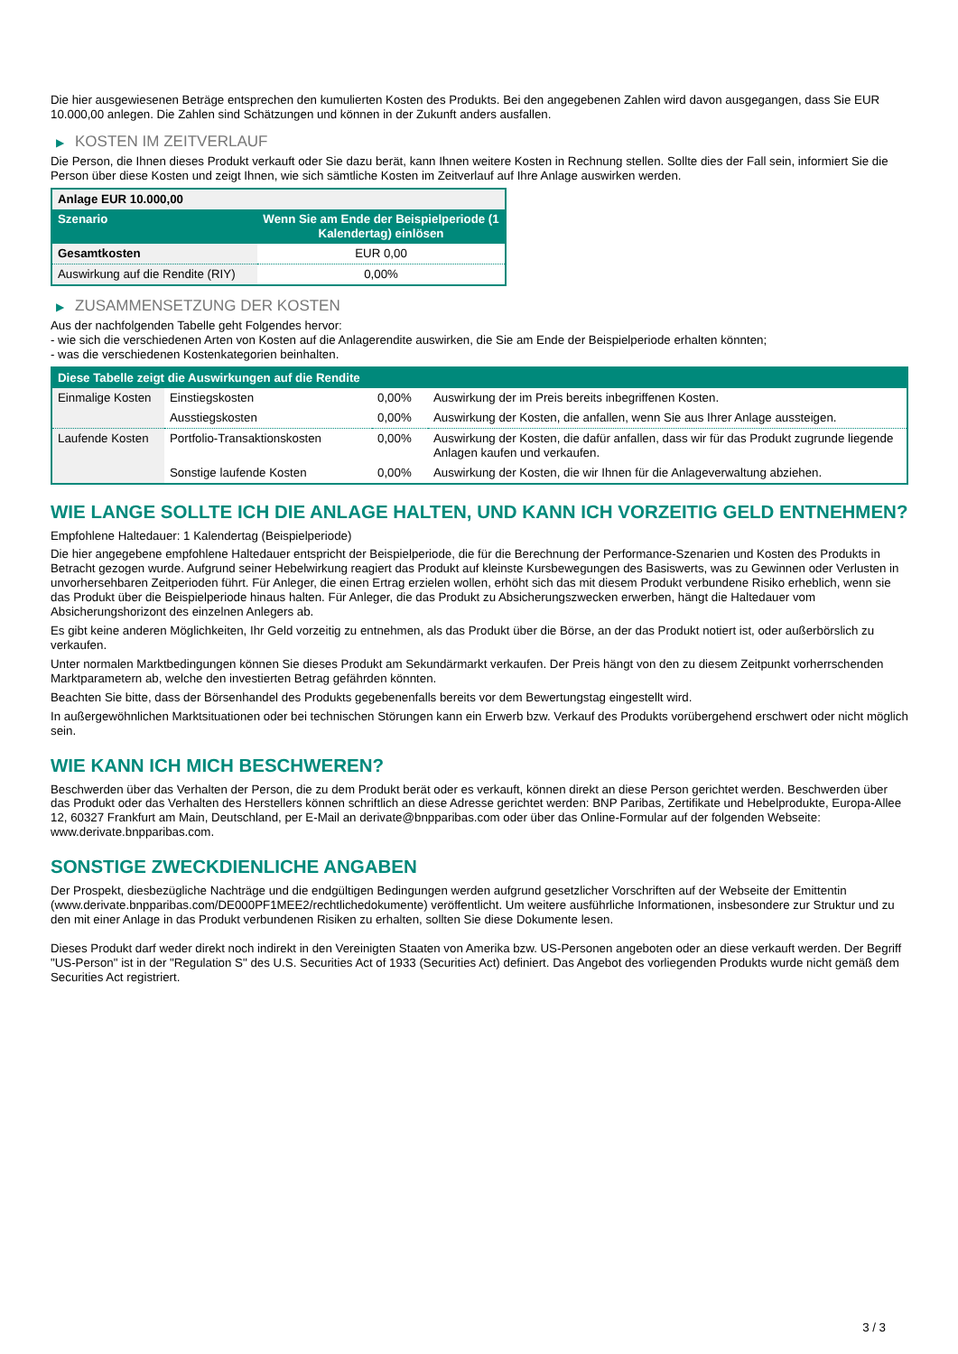Die hier ausgewiesenen Beträge entsprechen den kumulierten Kosten des Produkts. Bei den angegebenen Zahlen wird davon ausgegangen, dass Sie EUR 10.000,00 anlegen. Die Zahlen sind Schätzungen und können in der Zukunft anders ausfallen.
▶ KOSTEN IM ZEITVERLAUF
Die Person, die Ihnen dieses Produkt verkauft oder Sie dazu berät, kann Ihnen weitere Kosten in Rechnung stellen. Sollte dies der Fall sein, informiert Sie die Person über diese Kosten und zeigt Ihnen, wie sich sämtliche Kosten im Zeitverlauf auf Ihre Anlage auswirken werden.
| Anlage EUR 10.000,00 | |
| --- | --- |
| Szenario | Wenn Sie am Ende der Beispielperiode (1 Kalendertag) einlösen |
| Gesamtkosten | EUR 0,00 |
| Auswirkung auf die Rendite (RIY) | 0,00% |
▶ ZUSAMMENSETZUNG DER KOSTEN
Aus der nachfolgenden Tabelle geht Folgendes hervor:
- wie sich die verschiedenen Arten von Kosten auf die Anlagerendite auswirken, die Sie am Ende der Beispielperiode erhalten könnten;
- was die verschiedenen Kostenkategorien beinhalten.
| Diese Tabelle zeigt die Auswirkungen auf die Rendite | | | |
| --- | --- | --- | --- |
| Einmalige Kosten | Einstiegskosten | 0,00% | Auswirkung der im Preis bereits inbegriffenen Kosten. |
| | Ausstiegskosten | 0,00% | Auswirkung der Kosten, die anfallen, wenn Sie aus Ihrer Anlage aussteigen. |
| Laufende Kosten | Portfolio-Transaktionskosten | 0,00% | Auswirkung der Kosten, die dafür anfallen, dass wir für das Produkt zugrunde liegende Anlagen kaufen und verkaufen. |
| | Sonstige laufende Kosten | 0,00% | Auswirkung der Kosten, die wir Ihnen für die Anlageverwaltung abziehen. |
WIE LANGE SOLLTE ICH DIE ANLAGE HALTEN, UND KANN ICH VORZEITIG GELD ENTNEHMEN?
Empfohlene Haltedauer: 1 Kalendertag (Beispielperiode)
Die hier angegebene empfohlene Haltedauer entspricht der Beispielperiode, die für die Berechnung der Performance-Szenarien und Kosten des Produkts in Betracht gezogen wurde. Aufgrund seiner Hebelwirkung reagiert das Produkt auf kleinste Kursbewegungen des Basiswerts, was zu Gewinnen oder Verlusten in unvorhersehbaren Zeitperioden führt. Für Anleger, die einen Ertrag erzielen wollen, erhöht sich das mit diesem Produkt verbundene Risiko erheblich, wenn sie das Produkt über die Beispielperiode hinaus halten. Für Anleger, die das Produkt zu Absicherungszwecken erwerben, hängt die Haltedauer vom Absicherungshorizont des einzelnen Anlegers ab.
Es gibt keine anderen Möglichkeiten, Ihr Geld vorzeitig zu entnehmen, als das Produkt über die Börse, an der das Produkt notiert ist, oder außerbörslich zu verkaufen.
Unter normalen Marktbedingungen können Sie dieses Produkt am Sekundärmarkt verkaufen. Der Preis hängt von den zu diesem Zeitpunkt vorherrschenden Marktparametern ab, welche den investierten Betrag gefährden könnten.
Beachten Sie bitte, dass der Börsenhandel des Produkts gegebenenfalls bereits vor dem Bewertungstag eingestellt wird.
In außergewöhnlichen Marktsituationen oder bei technischen Störungen kann ein Erwerb bzw. Verkauf des Produkts vorübergehend erschwert oder nicht möglich sein.
WIE KANN ICH MICH BESCHWEREN?
Beschwerden über das Verhalten der Person, die zu dem Produkt berät oder es verkauft, können direkt an diese Person gerichtet werden. Beschwerden über das Produkt oder das Verhalten des Herstellers können schriftlich an diese Adresse gerichtet werden: BNP Paribas, Zertifikate und Hebelprodukte, Europa-Allee 12, 60327 Frankfurt am Main, Deutschland, per E-Mail an derivate@bnpparibas.com oder über das Online-Formular auf der folgenden Webseite: www.derivate.bnpparibas.com.
SONSTIGE ZWECKDIENLICHE ANGABEN
Der Prospekt, diesbezügliche Nachträge und die endgültigen Bedingungen werden aufgrund gesetzlicher Vorschriften auf der Webseite der Emittentin (www.derivate.bnpparibas.com/DE000PF1MEE2/rechtlichedokumente) veröffentlicht. Um weitere ausführliche Informationen, insbesondere zur Struktur und zu den mit einer Anlage in das Produkt verbundenen Risiken zu erhalten, sollten Sie diese Dokumente lesen.
Dieses Produkt darf weder direkt noch indirekt in den Vereinigten Staaten von Amerika bzw. US-Personen angeboten oder an diese verkauft werden. Der Begriff "US-Person" ist in der "Regulation S" des U.S. Securities Act of 1933 (Securities Act) definiert. Das Angebot des vorliegenden Produkts wurde nicht gemäß dem Securities Act registriert.
3 / 3